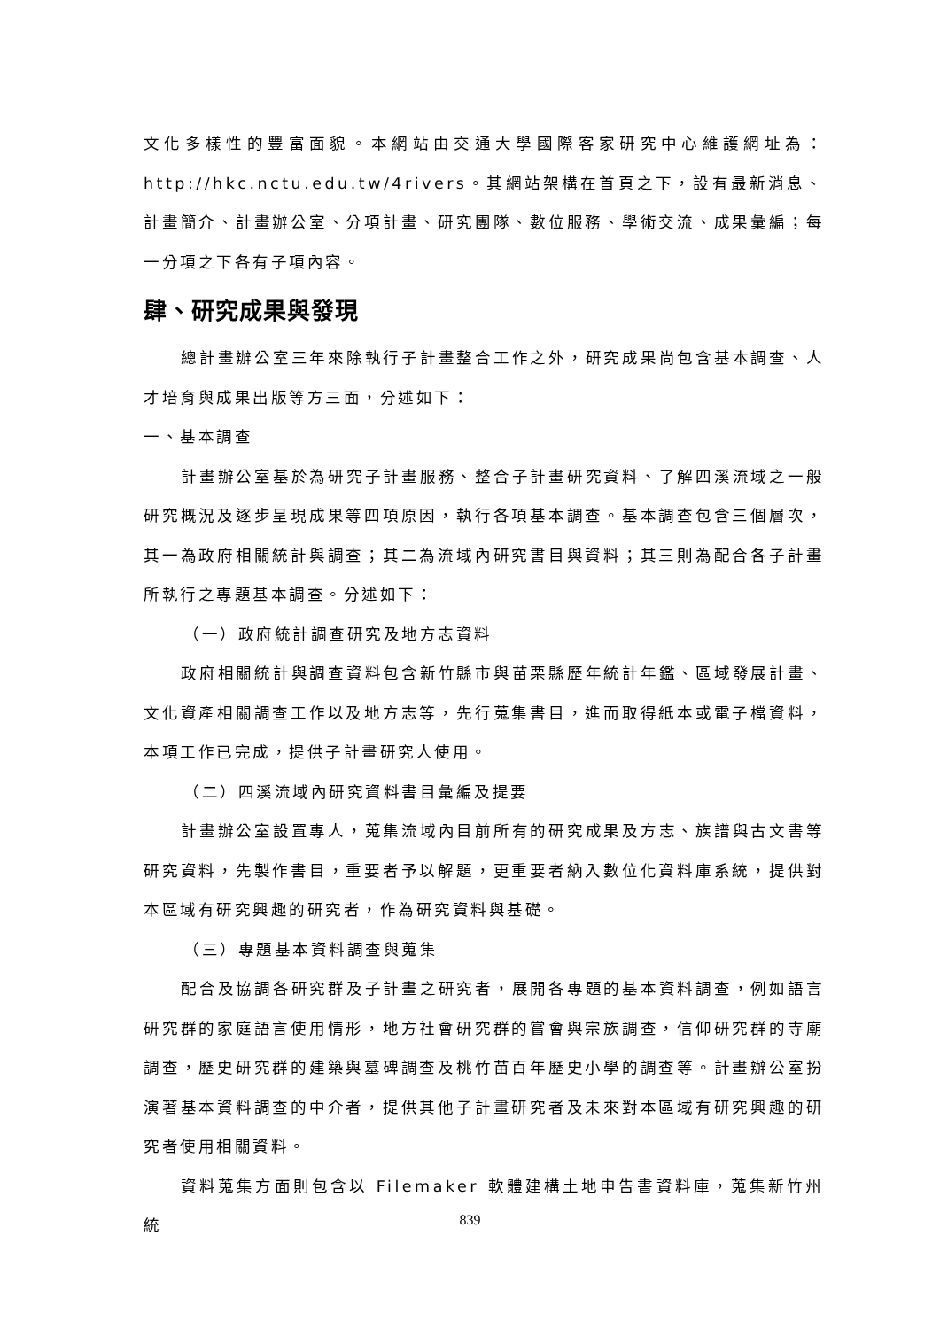文化多樣性的豐富面貌。本網站由交通大學國際客家研究中心維護網址為：http://hkc.nctu.edu.tw/4rivers。其網站架構在首頁之下，設有最新消息、計畫簡介、計畫辦公室、分項計畫、研究團隊、數位服務、學術交流、成果彙編；每一分項之下各有子項內容。
肆、研究成果與發現
總計畫辦公室三年來除執行子計畫整合工作之外，研究成果尚包含基本調查、人才培育與成果出版等方三面，分述如下：
一、基本調查
計畫辦公室基於為研究子計畫服務、整合子計畫研究資料、了解四溪流域之一般研究概況及逐步呈現成果等四項原因，執行各項基本調查。基本調查包含三個層次，其一為政府相關統計與調查；其二為流域內研究書目與資料；其三則為配合各子計畫所執行之專題基本調查。分述如下：
（一）政府統計調查研究及地方志資料
政府相關統計與調查資料包含新竹縣市與苗栗縣歷年統計年鑑、區域發展計畫、文化資產相關調查工作以及地方志等，先行蒐集書目，進而取得紙本或電子檔資料，本項工作已完成，提供子計畫研究人使用。
（二）四溪流域內研究資料書目彙編及提要
計畫辦公室設置專人，蒐集流域內目前所有的研究成果及方志、族譜與古文書等研究資料，先製作書目，重要者予以解題，更重要者納入數位化資料庫系統，提供對本區域有研究興趣的研究者，作為研究資料與基礎。
（三）專題基本資料調查與蒐集
配合及協調各研究群及子計畫之研究者，展開各專題的基本資料調查，例如語言研究群的家庭語言使用情形，地方社會研究群的嘗會與宗族調查，信仰研究群的寺廟調查，歷史研究群的建築與墓碑調查及桃竹苗百年歷史小學的調查等。計畫辦公室扮演著基本資料調查的中介者，提供其他子計畫研究者及未來對本區域有研究興趣的研究者使用相關資料。
資料蒐集方面則包含以 Filemaker 軟體建構土地申告書資料庫，蒐集新竹州統
839